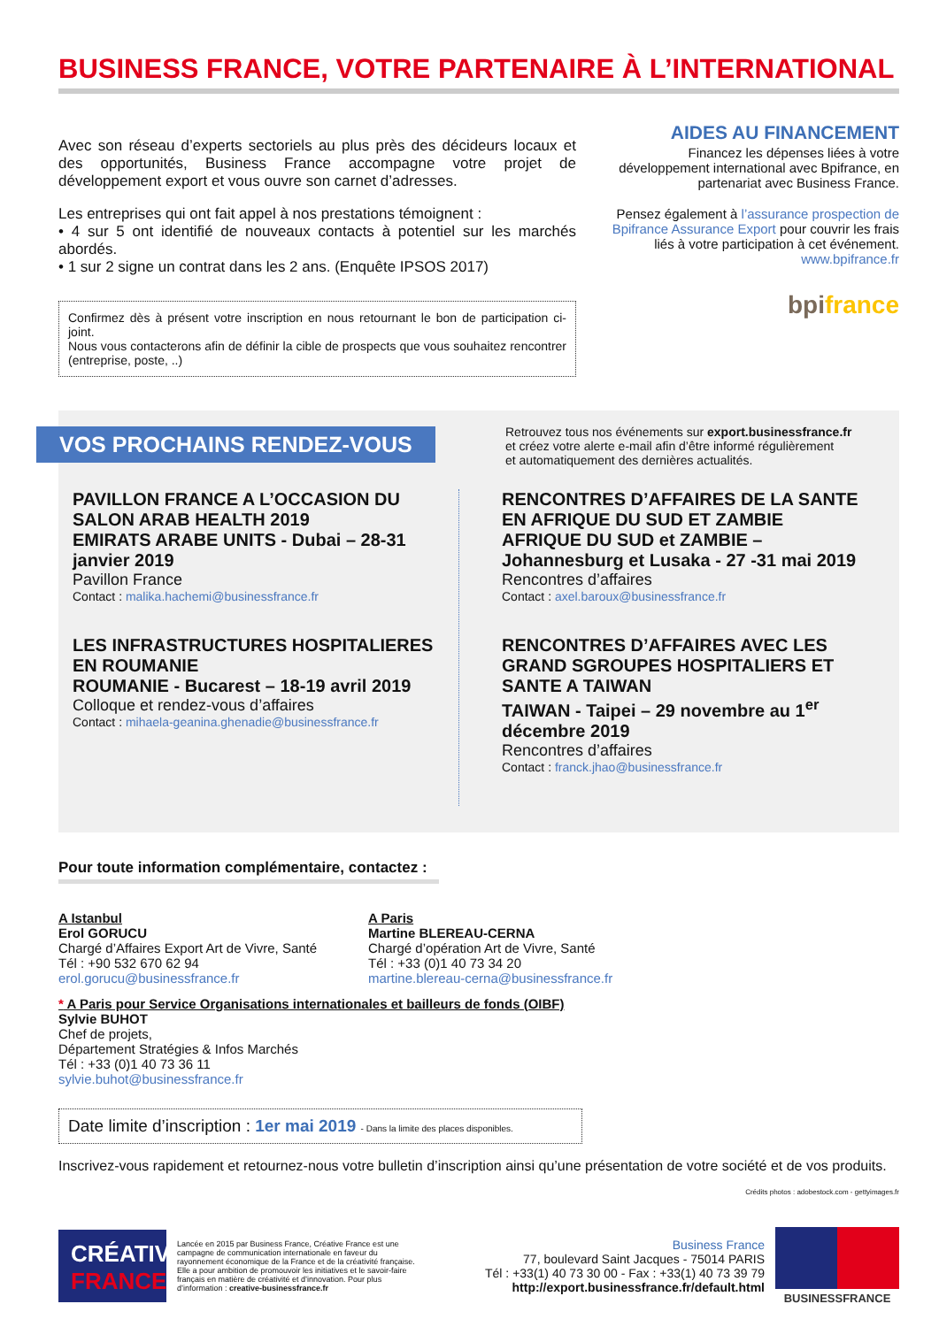BUSINESS FRANCE, VOTRE PARTENAIRE À L’INTERNATIONAL
Avec son réseau d’experts sectoriels au plus près des décideurs locaux et des opportunités, Business France accompagne votre projet de développement export et vous ouvre son carnet d’adresses.
Les entreprises qui ont fait appel à nos prestations témoignent :
• 4 sur 5 ont identifié de nouveaux contacts à potentiel sur les marchés abordés.
• 1 sur 2 signe un contrat dans les 2 ans. (Enquête IPSOS 2017)
Confirmez dès à présent votre inscription en nous retournant le bon de participation ci-joint.
Nous vous contacterons afin de définir la cible de prospects que vous souhaitez rencontrer (entreprise, poste, ..)
AIDES AU FINANCEMENT
Financez les dépenses liées à votre développement international avec Bpifrance, en partenariat avec Business France.
Pensez également à l’assurance prospection de Bpifrance Assurance Export pour couvrir les frais liés à votre participation à cet événement.
www.bpifrance.fr
bpifrance
VOS PROCHAINS RENDEZ-VOUS
Retrouvez tous nos événements sur export.businessfrance.fr
et créez votre alerte e-mail afin d’être informé régulièrement
et automatiquement des dernières actualités.
PAVILLON FRANCE A L’OCCASION DU SALON ARAB HEALTH 2019
EMIRATS ARABE UNITS - Dubai – 28-31 janvier 2019
Pavillon France
Contact : malika.hachemi@businessfrance.fr
LES INFRASTRUCTURES HOSPITALIERES EN ROUMANIE
ROUMANIE - Bucarest – 18-19 avril 2019
Colloque et rendez-vous d’affaires
Contact : mihaela-geanina.ghenadie@businessfrance.fr
RENCONTRES D’AFFAIRES DE LA SANTE EN AFRIQUE DU SUD ET ZAMBIE
AFRIQUE DU SUD et ZAMBIE – Johannesburg et Lusaka - 27 -31 mai 2019
Rencontres d’affaires
Contact : axel.baroux@businessfrance.fr
RENCONTRES D’AFFAIRES AVEC LES GRAND SGROUPES HOSPITALIERS ET SANTE A TAIWAN
TAIWAN - Taipei – 29 novembre au 1<sup>er</sup> décembre 2019
Rencontres d’affaires
Contact : franck.jhao@businessfrance.fr
Pour toute information complémentaire, contactez :
A Istanbul
Erol GORUCU
Chargé d’Affaires Export Art de Vivre, Santé
Tél : +90 532 670 62 94
erol.gorucu@businessfrance.fr
A Paris
Martine BLEREAU-CERNA
Chargé d’opération Art de Vivre, Santé
Tél : +33 (0)1 40 73 34 20
martine.blereau-cerna@businessfrance.fr
* A Paris pour Service Organisations internationales et bailleurs de fonds (OIBF)
Sylvie BUHOT
Chef de projets,
Département Stratégies & Infos Marchés
Tél : +33 (0)1 40 73 36 11
sylvie.buhot@businessfrance.fr
Date limite d’inscription : 1er mai 2019 - Dans la limite des places disponibles.
Inscrivez-vous rapidement et retournez-nous votre bulletin d’inscription ainsi qu’une présentation de votre société et de vos produits.
Crédits photos : adobestock.com - gettyimages.fr
CRÉATIVE
FRANCE
Lancée en 2015 par Business France, Créative France est une campagne de communication internationale en faveur du rayonnement économique de la France et de la créativité française. Elle a pour ambition de promouvoir les initiatives et le savoir-faire français en matière de créativité et d’innovation. Pour plus d’information : creative-businessfrance.fr
Business France
77, boulevard Saint Jacques - 75014 PARIS
Tél : +33(1) 40 73 30 00 - Fax : +33(1) 40 73 39 79
http://export.businessfrance.fr/default.html
BUSINESSFRANCE